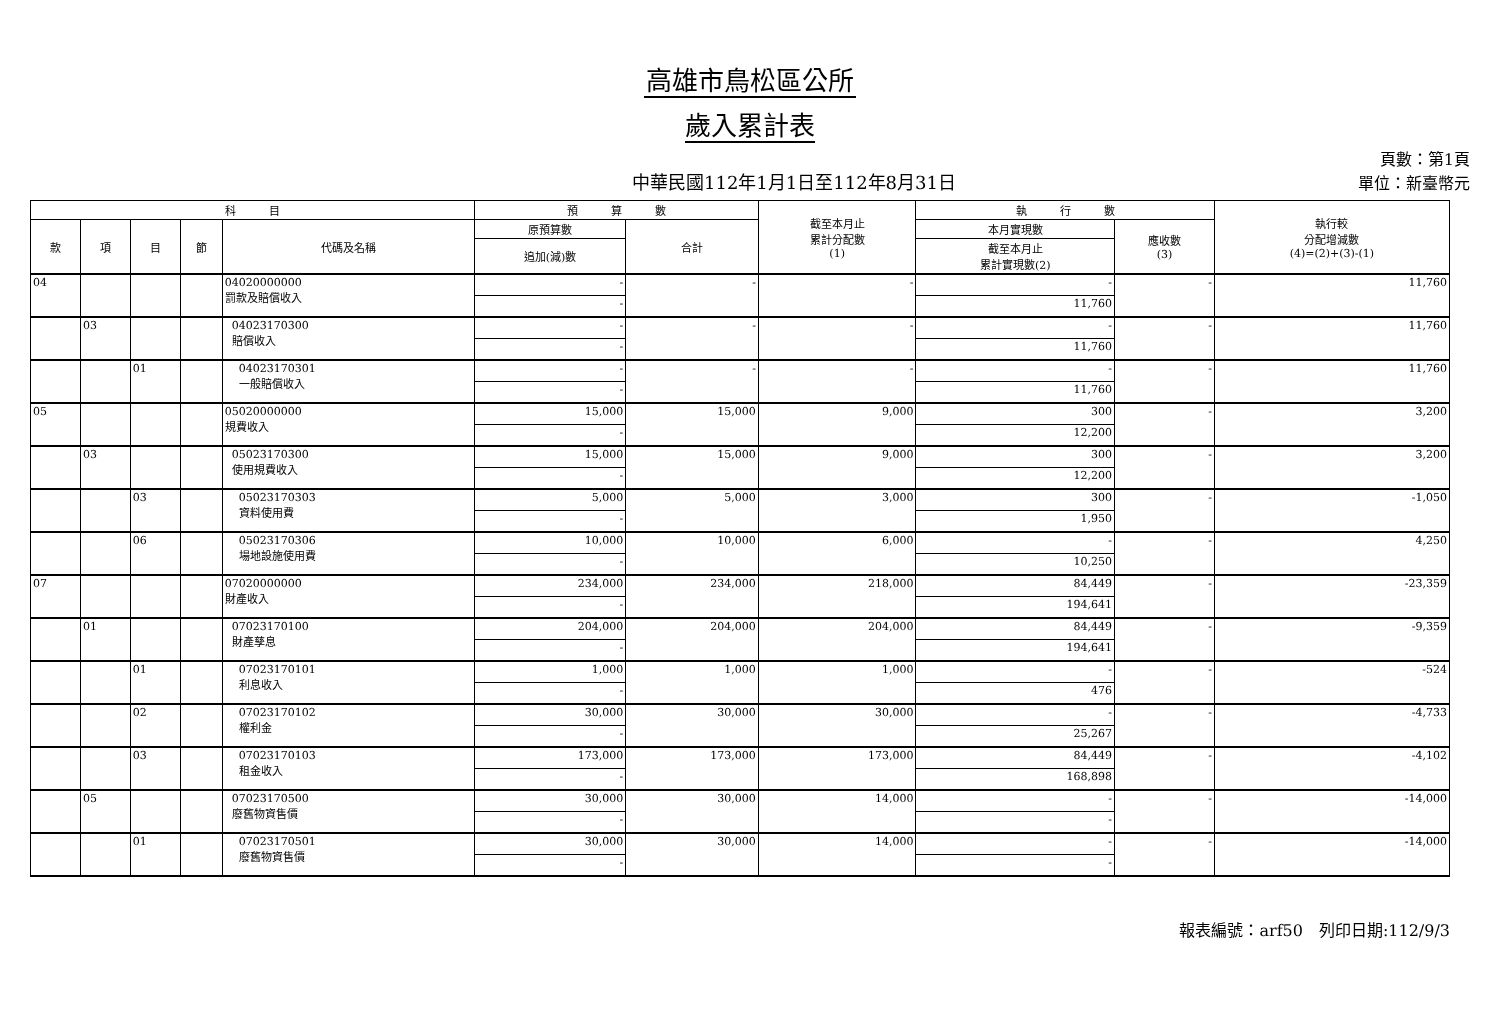高雄市鳥松區公所
歲入累計表
中華民國112年1月1日至112年8月31日 頁數：第1頁
單位：新臺幣元
| 科 目 | | | | | 預 算 數 | | 截至本月止 累計分配數 (1) | 執 行 數 | | 執行較 分配增減數 (4)=(2)+(3)-(1) |
| --- | --- | --- | --- | --- | --- | --- | --- | --- | --- | --- |
| 款 | 項 | 目 | 節 | 代碼及名稱 | 原預算數 | 合計 | | 本月實現數 | 應收數 (3) | |
| | | | | | 追加(減)數 | | | 截至本月止 累計實現數(2) | | |
| 04 | | | | 04020000000 罰款及賠償收入 | - | - | - | - | - | 11,760 |
| | | | | | - | | | 11,760 | | |
| | 03 | | | 04023170300 賠償收入 | - | - | - | - | - | 11,760 |
| | | | | | - | | | 11,760 | | |
| | | 01 | | 04023170301 一般賠償收入 | - | - | - | - | - | 11,760 |
| | | | | | - | | | 11,760 | | |
| 05 | | | | 05020000000 規費收入 | 15,000 | 15,000 | 9,000 | 300 | - | 3,200 |
| | | | | | - | | | 12,200 | | |
| | 03 | | | 05023170300 使用規費收入 | 15,000 | 15,000 | 9,000 | 300 | - | 3,200 |
| | | | | | - | | | 12,200 | | |
| | | 03 | | 05023170303 資料使用費 | 5,000 | 5,000 | 3,000 | 300 | - | -1,050 |
| | | | | | - | | | 1,950 | | |
| | | 06 | | 05023170306 場地設施使用費 | 10,000 | 10,000 | 6,000 | - | - | 4,250 |
| | | | | | - | | | 10,250 | | |
| 07 | | | | 07020000000 財產收入 | 234,000 | 234,000 | 218,000 | 84,449 | - | -23,359 |
| | | | | | - | | | 194,641 | | |
| | 01 | | | 07023170100 財產孳息 | 204,000 | 204,000 | 204,000 | 84,449 | - | -9,359 |
| | | | | | - | | | 194,641 | | |
| | | 01 | | 07023170101 利息收入 | 1,000 | 1,000 | 1,000 | - | - | -524 |
| | | | | | - | | | 476 | | |
| | | 02 | | 07023170102 權利金 | 30,000 | 30,000 | 30,000 | - | - | -4,733 |
| | | | | | - | | | 25,267 | | |
| | | 03 | | 07023170103 租金收入 | 173,000 | 173,000 | 173,000 | 84,449 | - | -4,102 |
| | | | | | - | | | 168,898 | | |
| | 05 | | | 07023170500 廢舊物資售價 | 30,000 | 30,000 | 14,000 | - | - | -14,000 |
| | | | | | - | | | - | | |
| | | 01 | | 07023170501 廢舊物資售價 | 30,000 | 30,000 | 14,000 | - | - | -14,000 |
| | | | | | - | | | - | | |
報表編號：arf50　列印日期:112/9/3